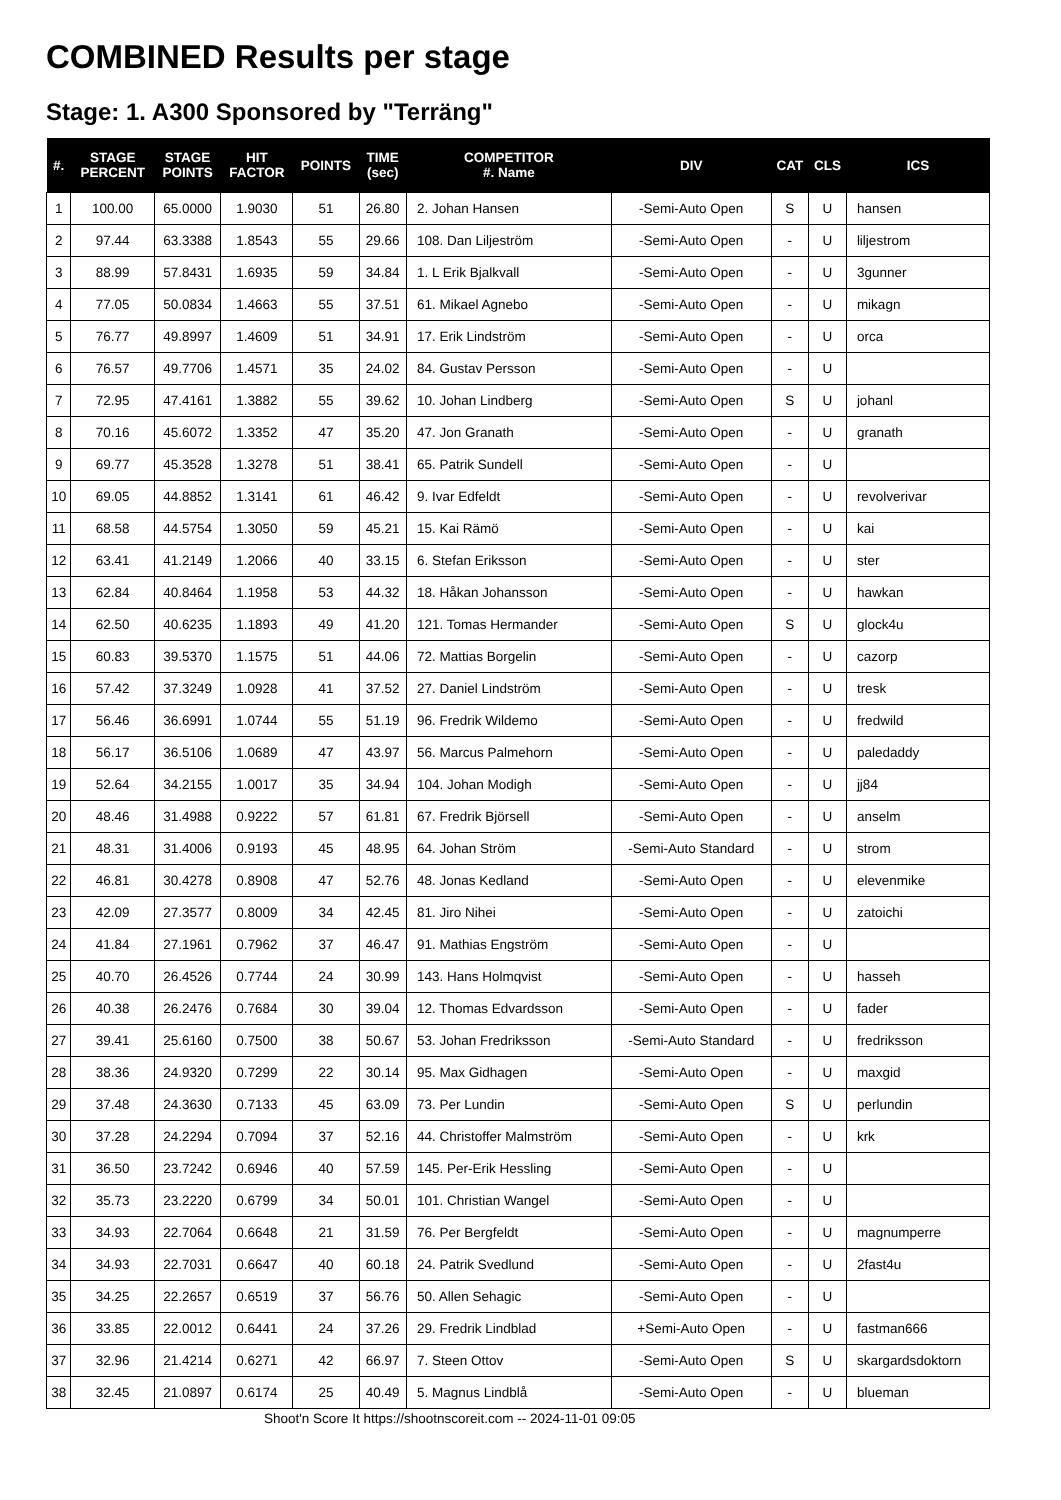COMBINED Results per stage
Stage: 1. A300 Sponsored by "Terräng"
| #. | STAGE PERCENT | STAGE POINTS | HIT FACTOR | POINTS | TIME (sec) | COMPETITOR #. Name | DIV | CAT | CLS | ICS |
| --- | --- | --- | --- | --- | --- | --- | --- | --- | --- | --- |
| 1 | 100.00 | 65.0000 | 1.9030 | 51 | 26.80 | 2. Johan Hansen | -Semi-Auto Open | S | U | hansen |
| 2 | 97.44 | 63.3388 | 1.8543 | 55 | 29.66 | 108. Dan Liljeström | -Semi-Auto Open | - | U | liljestrom |
| 3 | 88.99 | 57.8431 | 1.6935 | 59 | 34.84 | 1. L Erik Bjalkvall | -Semi-Auto Open | - | U | 3gunner |
| 4 | 77.05 | 50.0834 | 1.4663 | 55 | 37.51 | 61. Mikael Agnebo | -Semi-Auto Open | - | U | mikagn |
| 5 | 76.77 | 49.8997 | 1.4609 | 51 | 34.91 | 17. Erik Lindström | -Semi-Auto Open | - | U | orca |
| 6 | 76.57 | 49.7706 | 1.4571 | 35 | 24.02 | 84. Gustav Persson | -Semi-Auto Open | - | U | |
| 7 | 72.95 | 47.4161 | 1.3882 | 55 | 39.62 | 10. Johan Lindberg | -Semi-Auto Open | S | U | johanl |
| 8 | 70.16 | 45.6072 | 1.3352 | 47 | 35.20 | 47. Jon Granath | -Semi-Auto Open | - | U | granath |
| 9 | 69.77 | 45.3528 | 1.3278 | 51 | 38.41 | 65. Patrik Sundell | -Semi-Auto Open | - | U | |
| 10 | 69.05 | 44.8852 | 1.3141 | 61 | 46.42 | 9. Ivar Edfeldt | -Semi-Auto Open | - | U | revolverivar |
| 11 | 68.58 | 44.5754 | 1.3050 | 59 | 45.21 | 15. Kai Rämö | -Semi-Auto Open | - | U | kai |
| 12 | 63.41 | 41.2149 | 1.2066 | 40 | 33.15 | 6. Stefan Eriksson | -Semi-Auto Open | - | U | ster |
| 13 | 62.84 | 40.8464 | 1.1958 | 53 | 44.32 | 18. Håkan Johansson | -Semi-Auto Open | - | U | hawkan |
| 14 | 62.50 | 40.6235 | 1.1893 | 49 | 41.20 | 121. Tomas Hermander | -Semi-Auto Open | S | U | glock4u |
| 15 | 60.83 | 39.5370 | 1.1575 | 51 | 44.06 | 72. Mattias Borgelin | -Semi-Auto Open | - | U | cazorp |
| 16 | 57.42 | 37.3249 | 1.0928 | 41 | 37.52 | 27. Daniel Lindström | -Semi-Auto Open | - | U | tresk |
| 17 | 56.46 | 36.6991 | 1.0744 | 55 | 51.19 | 96. Fredrik Wildemo | -Semi-Auto Open | - | U | fredwild |
| 18 | 56.17 | 36.5106 | 1.0689 | 47 | 43.97 | 56. Marcus Palmehorn | -Semi-Auto Open | - | U | paledaddy |
| 19 | 52.64 | 34.2155 | 1.0017 | 35 | 34.94 | 104. Johan Modigh | -Semi-Auto Open | - | U | jj84 |
| 20 | 48.46 | 31.4988 | 0.9222 | 57 | 61.81 | 67. Fredrik Björsell | -Semi-Auto Open | - | U | anselm |
| 21 | 48.31 | 31.4006 | 0.9193 | 45 | 48.95 | 64. Johan Ström | -Semi-Auto Standard | - | U | strom |
| 22 | 46.81 | 30.4278 | 0.8908 | 47 | 52.76 | 48. Jonas Kedland | -Semi-Auto Open | - | U | elevenmike |
| 23 | 42.09 | 27.3577 | 0.8009 | 34 | 42.45 | 81. Jiro Nihei | -Semi-Auto Open | - | U | zatoichi |
| 24 | 41.84 | 27.1961 | 0.7962 | 37 | 46.47 | 91. Mathias Engström | -Semi-Auto Open | - | U | |
| 25 | 40.70 | 26.4526 | 0.7744 | 24 | 30.99 | 143. Hans Holmqvist | -Semi-Auto Open | - | U | hasseh |
| 26 | 40.38 | 26.2476 | 0.7684 | 30 | 39.04 | 12. Thomas Edvardsson | -Semi-Auto Open | - | U | fader |
| 27 | 39.41 | 25.6160 | 0.7500 | 38 | 50.67 | 53. Johan Fredriksson | -Semi-Auto Standard | - | U | fredriksson |
| 28 | 38.36 | 24.9320 | 0.7299 | 22 | 30.14 | 95. Max Gidhagen | -Semi-Auto Open | - | U | maxgid |
| 29 | 37.48 | 24.3630 | 0.7133 | 45 | 63.09 | 73. Per Lundin | -Semi-Auto Open | S | U | perlundin |
| 30 | 37.28 | 24.2294 | 0.7094 | 37 | 52.16 | 44. Christoffer Malmström | -Semi-Auto Open | - | U | krk |
| 31 | 36.50 | 23.7242 | 0.6946 | 40 | 57.59 | 145. Per-Erik Hessling | -Semi-Auto Open | - | U | |
| 32 | 35.73 | 23.2220 | 0.6799 | 34 | 50.01 | 101. Christian Wangel | -Semi-Auto Open | - | U | |
| 33 | 34.93 | 22.7064 | 0.6648 | 21 | 31.59 | 76. Per Bergfeldt | -Semi-Auto Open | - | U | magnumperre |
| 34 | 34.93 | 22.7031 | 0.6647 | 40 | 60.18 | 24. Patrik Svedlund | -Semi-Auto Open | - | U | 2fast4u |
| 35 | 34.25 | 22.2657 | 0.6519 | 37 | 56.76 | 50. Allen Sehagic | -Semi-Auto Open | - | U | |
| 36 | 33.85 | 22.0012 | 0.6441 | 24 | 37.26 | 29. Fredrik Lindblad | +Semi-Auto Open | - | U | fastman666 |
| 37 | 32.96 | 21.4214 | 0.6271 | 42 | 66.97 | 7. Steen Ottov | -Semi-Auto Open | S | U | skargardsdoktorn |
| 38 | 32.45 | 21.0897 | 0.6174 | 25 | 40.49 | 5. Magnus Lindblå | -Semi-Auto Open | - | U | blueman |
Shoot'n Score It https://shootnscoreit.com -- 2024-11-01 09:05